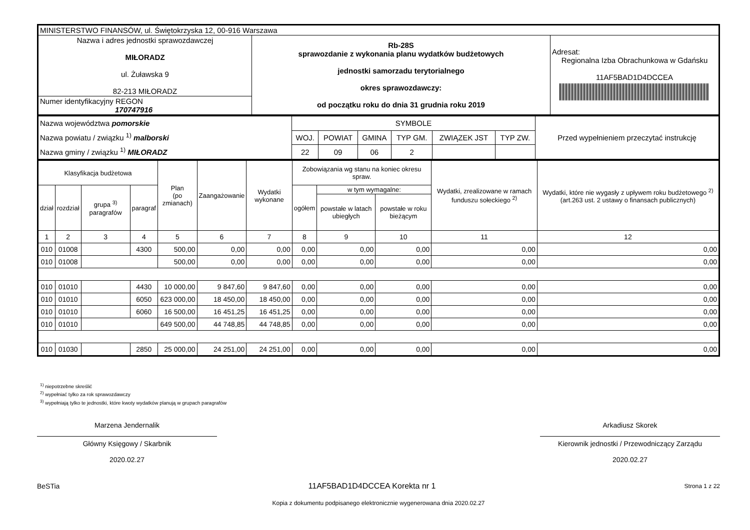| MINISTERSTWO FINANSÓW, ul. Świętokrzyska 12, 00-916 Warszawa | | |
| Nazwa i adres jednostki sprawozdawczej MIŁORADZ ul. Żuławska 9 82-213 MIŁORADZ | Rb-28S sprawozdanie z wykonania planu wydatków budżetowych jednostki samorzadu terytorialnego okres sprawozdawczy: od początku roku do dnia 31 grudnia roku 2019 | Adresat: Regionalna Izba Obrachunkowa w Gdańsku 11AF5BAD1D4DCCEA |
| Numer identyfikacyjny REGON 170747916 | | |
| Nazwa województwa pomorskie Nazwa powiatu / związku <sup>1)</sup> malborski Nazwa gminy / związku <sup>1)</sup> MIŁORADZ | SYMBOLE | | | | | | Przed wypełnieniem przeczytać instrukcję |
| | WOJ. | POWIAT | GMINA | TYP GM. | ZWIĄZEK JST | TYP ZW. | |
| | 22 | 09 | 06 | 2 | | | |
| Klasyfikacja budżetowa | | | | Plan (po zmianach) | Zaangażowanie | Wydatki wykonane | Zobowiązania wg stanu na koniec okresu spraw. | | | Wydatki, zrealizowane w ramach funduszu sołeckiego <sup>2)</sup> | Wydatki, które nie wygasły z upływem roku budżetowego <sup>2)</sup> (art.263 ust. 2 ustawy o finansach publicznych) |
| --- | --- | --- | --- | --- | --- | --- | --- | --- | --- | --- | --- |
| dział | rozdział | grupa <sup>3)</sup> paragrafów | paragraf | | | | ogółem | w tym wymagalne: | | | |
| | | | | | | | | powstałe w latach ubiegłych | powstałe w roku bieżącym | | |
| 1 | 2 | 3 | 4 | 5 | 6 | 7 | 8 | 9 | 10 | 11 | 12 |
| 010 | 01008 | | 4300 | 500,00 | 0,00 | 0,00 | 0,00 | 0,00 | 0,00 | 0,00 | 0,00 |
| 010 | 01008 | | | 500,00 | 0,00 | 0,00 | 0,00 | 0,00 | 0,00 | 0,00 | 0,00 |
| 010 | 01010 | | 4430 | 10 000,00 | 9 847,60 | 9 847,60 | 0,00 | 0,00 | 0,00 | 0,00 | 0,00 |
| 010 | 01010 | | 6050 | 623 000,00 | 18 450,00 | 18 450,00 | 0,00 | 0,00 | 0,00 | 0,00 | 0,00 |
| 010 | 01010 | | 6060 | 16 500,00 | 16 451,25 | 16 451,25 | 0,00 | 0,00 | 0,00 | 0,00 | 0,00 |
| 010 | 01010 | | | 649 500,00 | 44 748,85 | 44 748,85 | 0,00 | 0,00 | 0,00 | 0,00 | 0,00 |
| 010 | 01030 | | 2850 | 25 000,00 | 24 251,00 | 24 251,00 | 0,00 | 0,00 | 0,00 | 0,00 | 0,00 |
<sup>1)</sup> niepotrzebne skreślić
<sup>2)</sup> wypełniać tylko za rok sprawozdawczy
<sup>3)</sup> wypełniają tylko te jednostki, które kwoty wydatków planują w grupach paragrafów
Marzena Jendernalik
Główny Księgowy / Skarbnik
2020.02.27
Arkadiusz Skorek
Kierownik jednostki / Przewodniczący Zarządu
2020.02.27
BeSTia 11AF5BAD1D4DCCEA Korekta nr 1 Strona 1 z 22
Kopia z dokumentu podpisanego elektronicznie wygenerowana dnia 2020.02.27